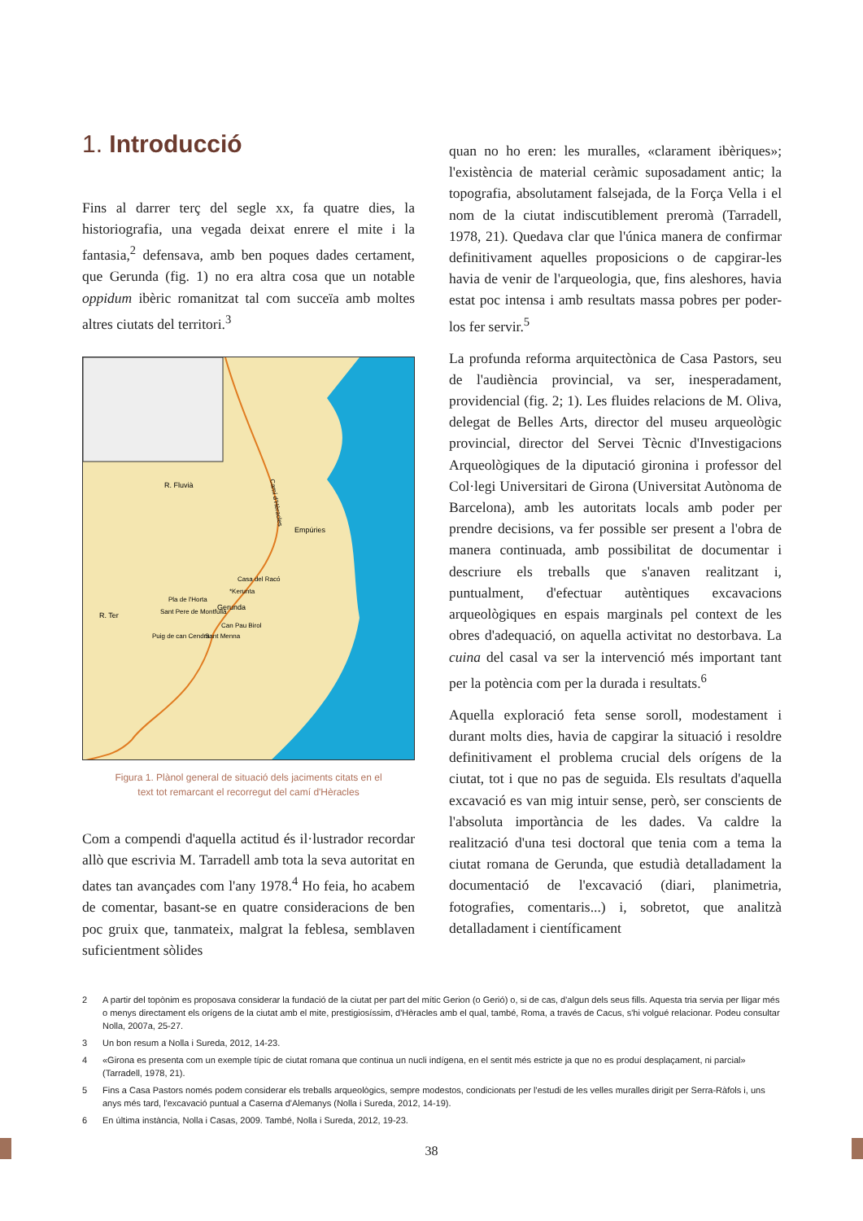1. Introducció
Fins al darrer terç del segle xx, fa quatre dies, la historiografia, una vegada deixat enrere el mite i la fantasia,<sup>2</sup> defensava, amb ben poques dades certament, que Gerunda (fig. 1) no era altra cosa que un notable oppidum ibèric romanitzat tal com succeïa amb moltes altres ciutats del territori.<sup>3</sup>
R. Fluvià
Empúries
Casa del Racó
*Kerunta
Pla de l'Horta
Gerunda
R. Ter
Sant Pere de Montfullà
Can Pau Birol
Puig de can Cendra
Sant Menna
Camí d'Hèracles
Figura 1. Plànol general de situació dels jaciments citats en el
text tot remarcant el recorregut del camí d'Hèracles
Com a compendi d'aquella actitud és il·lustrador recordar allò que escrivia M. Tarradell amb tota la seva autoritat en dates tan avançades com l'any 1978.<sup>4</sup> Ho feia, ho acabem de comentar, basant-se en quatre consideracions de ben poc gruix que, tanmateix, malgrat la feblesa, semblaven suficientment sòlides
quan no ho eren: les muralles, «clarament ibèriques»; l'existència de material ceràmic suposadament antic; la topografia, absolutament falsejada, de la Força Vella i el nom de la ciutat indiscutiblement preromà (Tarradell, 1978, 21). Quedava clar que l'única manera de confirmar definitivament aquelles proposicions o de capgirar-les havia de venir de l'arqueologia, que, fins aleshores, havia estat poc intensa i amb resultats massa pobres per poder-los fer servir.<sup>5</sup>
La profunda reforma arquitectònica de Casa Pastors, seu de l'audiència provincial, va ser, inesperadament, providencial (fig. 2; 1). Les fluides relacions de M. Oliva, delegat de Belles Arts, director del museu arqueològic provincial, director del Servei Tècnic d'Investigacions Arqueològiques de la diputació gironina i professor del Col·legi Universitari de Girona (Universitat Autònoma de Barcelona), amb les autoritats locals amb poder per prendre decisions, va fer possible ser present a l'obra de manera continuada, amb possibilitat de documentar i descriure els treballs que s'anaven realitzant i, puntualment, d'efectuar autèntiques excavacions arqueològiques en espais marginals pel context de les obres d'adequació, on aquella activitat no destorbava. La cuina del casal va ser la intervenció més important tant per la potència com per la durada i resultats.<sup>6</sup>
Aquella exploració feta sense soroll, modestament i durant molts dies, havia de capgirar la situació i resoldre definitivament el problema crucial dels orígens de la ciutat, tot i que no pas de seguida. Els resultats d'aquella excavació es van mig intuir sense, però, ser conscients de l'absoluta importància de les dades. Va caldre la realització d'una tesi doctoral que tenia com a tema la ciutat romana de Gerunda, que estudià detalladament la documentació de l'excavació (diari, planimetria, fotografies, comentaris...) i, sobretot, que analitzà detalladament i científicament
2 A partir del topònim es proposava considerar la fundació de la ciutat per part del mític Gerion (o Gerió) o, si de cas, d'algun dels seus fills. Aquesta tria servia per lligar més o menys directament els orígens de la ciutat amb el mite, prestigiosíssim, d'Hèracles amb el qual, també, Roma, a través de Cacus, s'hi volgué relacionar. Podeu consultar Nolla, 2007a, 25-27.
3 Un bon resum a Nolla i Sureda, 2012, 14-23.
4 «Girona es presenta com un exemple típic de ciutat romana que continua un nucli indígena, en el sentit més estricte ja que no es produí desplaçament, ni parcial» (Tarradell, 1978, 21).
5 Fins a Casa Pastors només podem considerar els treballs arqueològics, sempre modestos, condicionats per l'estudi de les velles muralles dirigit per Serra-Ràfols i, uns anys més tard, l'excavació puntual a Caserna d'Alemanys (Nolla i Sureda, 2012, 14-19).
6 En última instància, Nolla i Casas, 2009. També, Nolla i Sureda, 2012, 19-23.
38